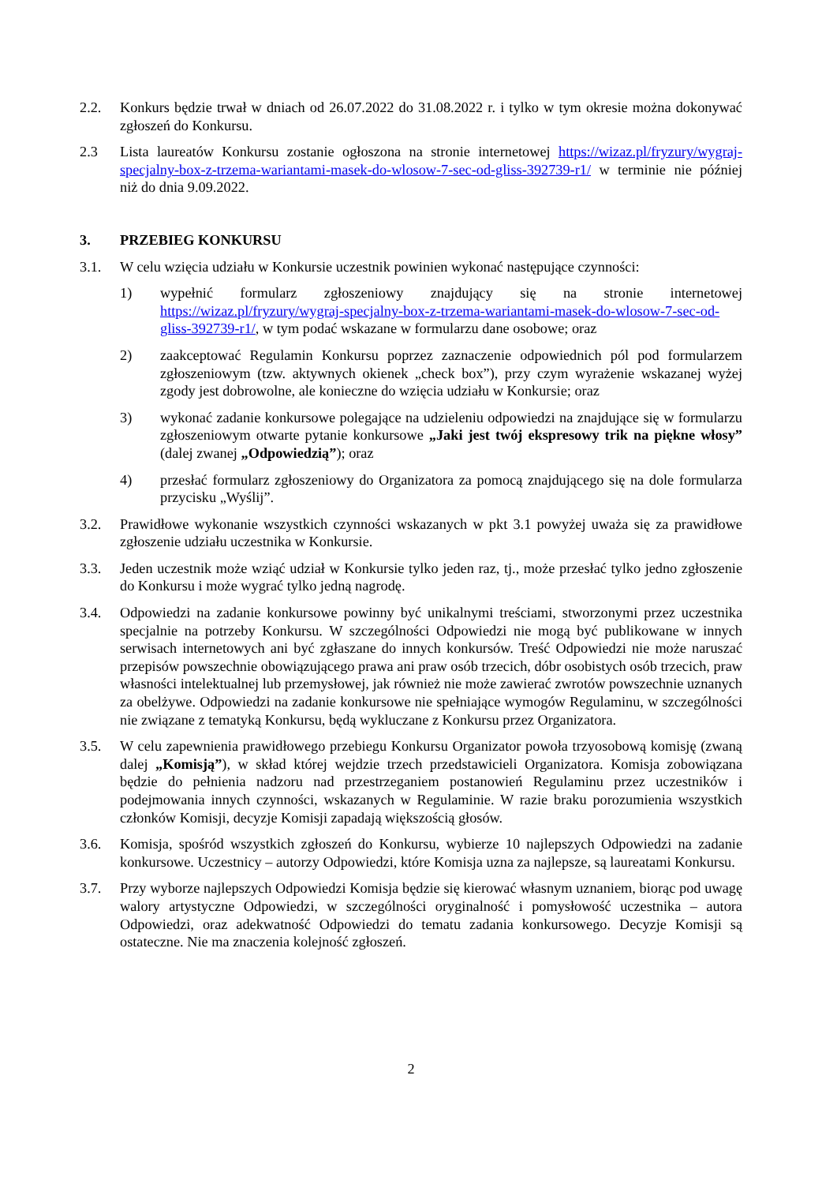2.2. Konkurs będzie trwał w dniach od 26.07.2022 do 31.08.2022 r. i tylko w tym okresie można dokonywać zgłoszeń do Konkursu.
2.3 Lista laureatów Konkursu zostanie ogłoszona na stronie internetowej https://wizaz.pl/fryzury/wygraj-specjalny-box-z-trzema-wariantami-masek-do-wlosow-7-sec-od-gliss-392739-r1/ w terminie nie później niż do dnia 9.09.2022.
3. PRZEBIEG KONKURSU
3.1. W celu wzięcia udziału w Konkursie uczestnik powinien wykonać następujące czynności:
1) wypełnić formularz zgłoszeniowy znajdujący się na stronie internetowej https://wizaz.pl/fryzury/wygraj-specjalny-box-z-trzema-wariantami-masek-do-wlosow-7-sec-od-gliss-392739-r1/, w tym podać wskazane w formularzu dane osobowe; oraz
2) zaakceptować Regulamin Konkursu poprzez zaznaczenie odpowiednich pól pod formularzem zgłoszeniowym (tzw. aktywnych okienek „check box”), przy czym wyrażenie wskazanej wyżej zgody jest dobrowolne, ale konieczne do wzięcia udziału w Konkursie; oraz
3) wykonać zadanie konkursowe polegające na udzieleniu odpowiedzi na znajdujące się w formularzu zgłoszeniowym otwarte pytanie konkursowe „Jaki jest twój ekspresowy trik na piękne włosy” (dalej zwanej „Odpowiedzią”); oraz
4) przesłać formularz zgłoszeniowy do Organizatora za pomocą znajdującego się na dole formularza przycisku „Wyślij”.
3.2. Prawidłowe wykonanie wszystkich czynności wskazanych w pkt 3.1 powyżej uważa się za prawidłowe zgłoszenie udziału uczestnika w Konkursie.
3.3. Jeden uczestnik może wziąć udział w Konkursie tylko jeden raz, tj., może przesłać tylko jedno zgłoszenie do Konkursu i może wygrać tylko jedną nagrodę.
3.4. Odpowiedzi na zadanie konkursowe powinny być unikalnymi treściami, stworzonymi przez uczestnika specjalnie na potrzeby Konkursu. W szczególności Odpowiedzi nie mogą być publikowane w innych serwisach internetowych ani być zgłaszane do innych konkursów. Treść Odpowiedzi nie może naruszać przepisów powszechnie obowiązującego prawa ani praw osób trzecich, dóbr osobistych osób trzecich, praw własności intelektualnej lub przemysłowej, jak również nie może zawierać zwrotów powszechnie uznanych za obelżywe. Odpowiedzi na zadanie konkursowe nie spełniające wymogów Regulaminu, w szczególności nie związane z tematyką Konkursu, będą wykluczane z Konkursu przez Organizatora.
3.5. W celu zapewnienia prawidłowego przebiegu Konkursu Organizator powoła trzyosobową komisję (zwaną dalej „Komisją”), w skład której wejdzie trzech przedstawicieli Organizatora. Komisja zobowiązana będzie do pełnienia nadzoru nad przestrzeganiem postanowień Regulaminu przez uczestników i podejmowania innych czynności, wskazanych w Regulaminie. W razie braku porozumienia wszystkich członków Komisji, decyzje Komisji zapadają większością głosów.
3.6. Komisja, spośród wszystkich zgłoszeń do Konkursu, wybierze 10 najlepszych Odpowiedzi na zadanie konkursowe. Uczestnicy – autorzy Odpowiedzi, które Komisja uzna za najlepsze, są laureatami Konkursu.
3.7. Przy wyborze najlepszych Odpowiedzi Komisja będzie się kierować własnym uznaniem, biorąc pod uwagę walory artystyczne Odpowiedzi, w szczególności oryginalność i pomysłowość uczestnika – autora Odpowiedzi, oraz adekwatność Odpowiedzi do tematu zadania konkursowego. Decyzje Komisji są ostateczne. Nie ma znaczenia kolejność zgłoszeń.
2